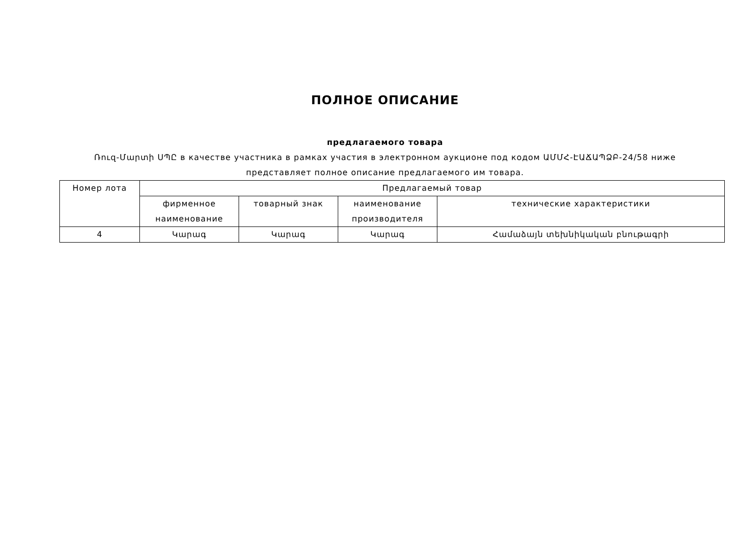ПОЛНОЕ ОПИСАНИЕ
предлагаемого товара
Ռուզ-Մարտի ՍՊԸ в качестве участника в рамках участия в электронном аукционе под кодом ԱՄՄՀ-ԷԱՃԱՊՁԲ-24/58 ниже представляет полное описание предлагаемого им товара.
| Номер лота | Предлагаемый товар | | | |
| --- | --- | --- | --- | --- |
| | фирменное наименование | товарный знак | наименование производителя | технические характеристики |
| 4 | Կարագ | Կարագ | Կարագ | Համաձայն տեխնիկական բնութագրի |